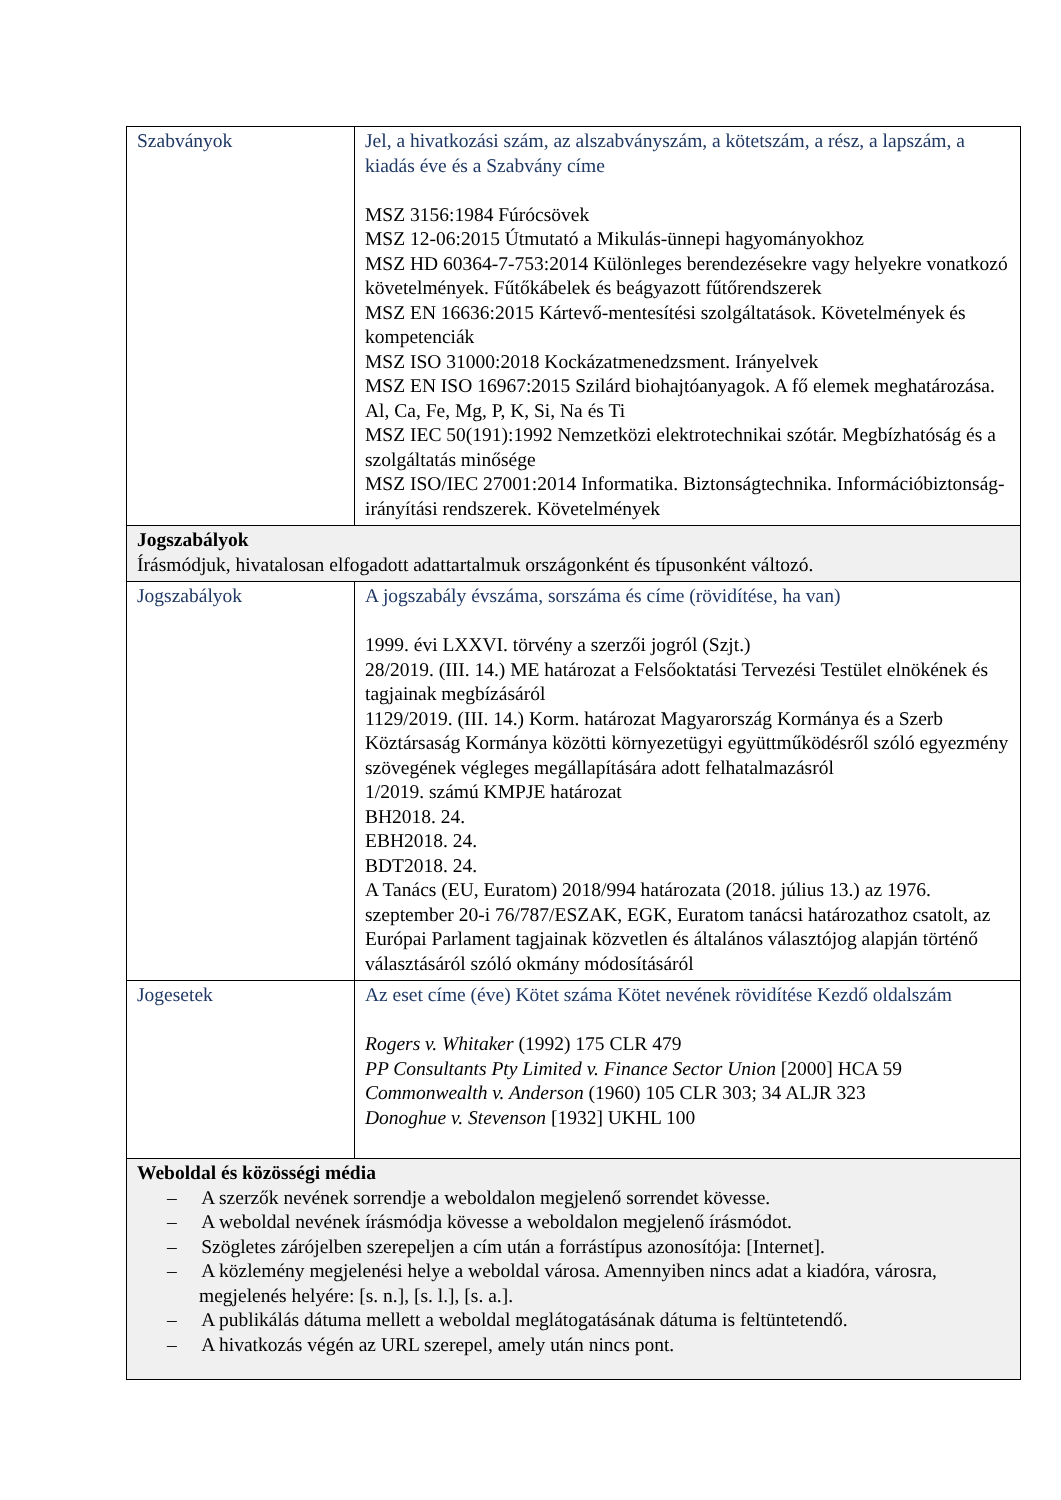| Szabványok | Jel, a hivatkozási szám, az alszabványszám, a kötetszám, a rész, a lapszám, a kiadás éve és a Szabvány címe MSZ 3156:1984 Fúrócsövek MSZ 12-06:2015 Útmutató a Mikulás-ünnepi hagyományokhoz MSZ HD 60364-7-753:2014 Különleges berendezésekre vagy helyekre vonatkozó követelmények. Fűtőkábelek és beágyazott fűtőrendszerek MSZ EN 16636:2015 Kártevő-mentesítési szolgáltatások. Követelmények és kompetenciák MSZ ISO 31000:2018 Kockázatmenedzsment. Irányelvek MSZ EN ISO 16967:2015 Szilárd biohajtóanyagok. A fő elemek meghatározása. Al, Ca, Fe, Mg, P, K, Si, Na és Ti MSZ IEC 50(191):1992 Nemzetközi elektrotechnikai szótár. Megbízhatóság és a szolgáltatás minősége MSZ ISO/IEC 27001:2014 Informatika. Biztonságtechnika. Információbiztonság-irányítási rendszerek. Követelmények |
| Jogszabályok Írásmódjuk, hivatalosan elfogadott adattartalmuk országonként és típusonként változó. | |
| Jogszabályok | A jogszabály évszáma, sorszáma és címe (rövidítése, ha van) 1999. évi LXXVI. törvény a szerzői jogról (Szjt.) 28/2019. (III. 14.) ME határozat a Felsőoktatási Tervezési Testület elnökének és tagjainak megbízásáról 1129/2019. (III. 14.) Korm. határozat Magyarország Kormánya és a Szerb Köztársaság Kormánya közötti környezetügyi együttműködésről szóló egyezmény szövegének végleges megállapítására adott felhatalmazásról 1/2019. számú KMPJE határozat BH2018. 24. EBH2018. 24. BDT2018. 24. A Tanács (EU, Euratom) 2018/994 határozata (2018. július 13.) az 1976. szeptember 20-i 76/787/ESZAK, EGK, Euratom tanácsi határozathoz csatolt, az Európai Parlament tagjainak közvetlen és általános választójog alapján történő választásáról szóló okmány módosításáról |
| Jogesetek | Az eset címe (éve) Kötet száma Kötet nevének rövidítése Kezdő oldalszám Rogers v. Whitaker (1992) 175 CLR 479 PP Consultants Pty Limited v. Finance Sector Union [2000] HCA 59 Commonwealth v. Anderson (1960) 105 CLR 303; 34 ALJR 323 Donoghue v. Stevenson [1932] UKHL 100 |
| Weboldal és közösségi média – A szerzők nevének sorrendje a weboldalon megjelenő sorrendet kövesse. – A weboldal nevének írásmódja kövesse a weboldalon megjelenő írásmódot. – Szögletes zárójelben szerepeljen a cím után a forrástípus azonosítója: [Internet]. – A közlemény megjelenési helye a weboldal városa. Amennyiben nincs adat a kiadóra, városra, megjelenés helyére: [s. n.], [s. l.], [s. a.]. – A publikálás dátuma mellett a weboldal meglátogatásának dátuma is feltüntetendő. – A hivatkozás végén az URL szerepel, amely után nincs pont. | |